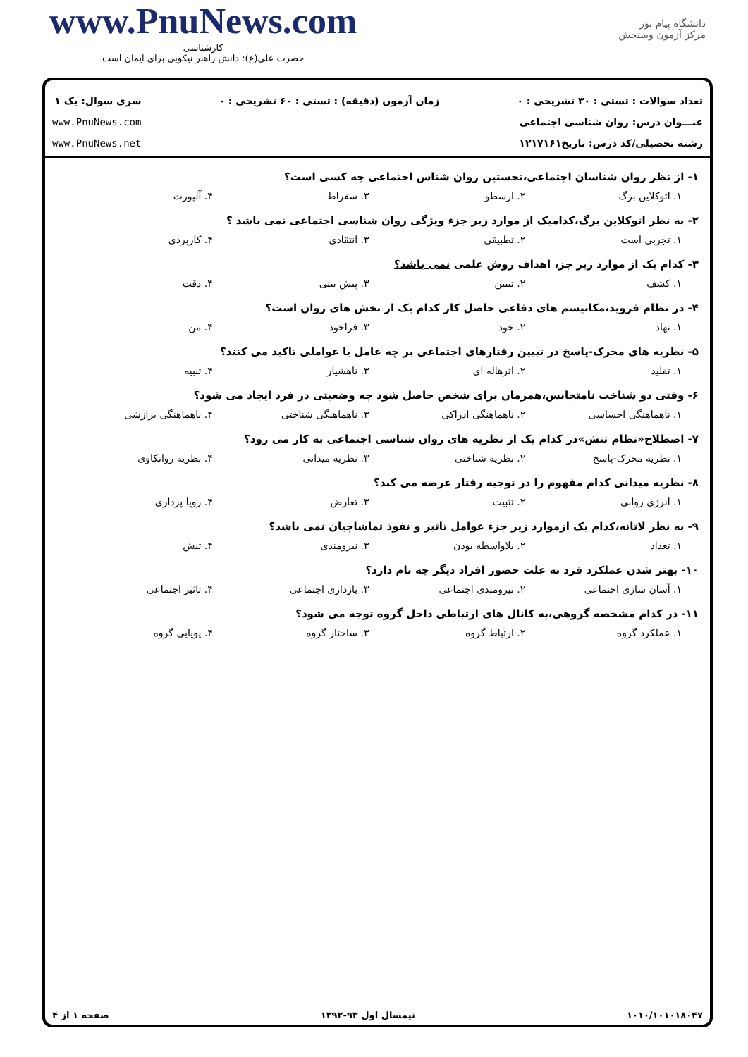دانشگاه پیام نور
مرکز آزمون وسنجش
www.PnuNews.com
کارشناسی
حضرت علی(ع): دانش راهبر نیکویی برای ایمان است
تعداد سوالات : تستی : ۳۰ تشریحی : ۰
عنـــوان درس: روان شناسی اجتماعی
رشته تحصیلی/کد درس: تاریخ۱۲۱۷۱۶۱
زمان آزمون (دقیقه) : تستی : ۶۰ تشریحی : ۰
سری سوال: یک ۱
www.PnuNews.com
www.PnuNews.net
۱- از نظر روان شناسان اجتماعی،نخستین روان شناس اجتماعی چه کسی است؟
۱. اتوکلاین برگ ۲. ارسطو ۳. سقراط ۴. آلپورت
۲- به نظر اتوکلاین برگ،کدامیک از موارد زیر جزء ویژگی روان شناسی اجتماعی نمی باشد ؟
۱. تجربی است ۲. تطبیقی ۳. انتقادی ۴. کاربردی
۳- کدام یک از موارد زیر جز، اهداف روش علمی نمی باشد؟
۱. کشف ۲. تبیین ۳. پیش بینی ۴. دقت
۴- در نظام فروید،مکانیسم های دفاعی حاصل کار کدام یک از بخش های روان است؟
۱. نهاد ۲. خود ۳. فراخود ۴. من
۵- نظریه های محرک-پاسخ در تبیین رفتارهای اجتماعی بر چه عامل یا عواملی تاکید می کنند؟
۱. تقلید ۲. اثرهاله ای ۳. ناهشیار ۴. تنبیه
۶- وقتی دو شناخت نامتجانس،همزمان برای شخص حاصل شود چه وضعیتی در فرد ایجاد می شود؟
۱. ناهماهنگی احساسی ۲. ناهماهنگی ادراکی ۳. ناهماهنگی شناختی ۴. ناهماهنگی برازشی
۷- اصطلاح«نظام تنش»در کدام یک از نظریه های روان شناسی اجتماعی به کار می رود؟
۱. نظریه محرک-پاسخ ۲. نظریه شناختی ۳. نظریه میدانی ۴. نظریه روانکاوی
۸- نظریه میدانی کدام مفهوم را در توجیه رفتار عرضه می کند؟
۱. انرژی روانی ۲. تثبیت ۳. تعارض ۴. رویا پردازی
۹- به نظر لاتانه،کدام یک ازموارد زیر جزء عوامل تاثیر و نفوذ تماشاچیان نمی باشد؟
۱. تعداد ۲. بلاواسطه بودن ۳. نیرومندی ۴. تنش
۱۰- بهتر شدن عملکرد فرد به علت حضور افراد دیگر چه نام دارد؟
۱. آسان سازی اجتماعی ۲. نیرومندی اجتماعی ۳. بازداری اجتماعی ۴. تاثیر اجتماعی
۱۱- در کدام مشخصه گروهی،به کانال های ارتباطی داخل گروه توجه می شود؟
۱. عملکرد گروه ۲. ارتباط گروه ۳. ساختار گروه ۴. پویایی گروه
۱۰۱۰/۱۰۱۰۱۸۰۴۷ نیمسال اول ۹۳-۱۳۹۲ صفحه ۱ از ۴